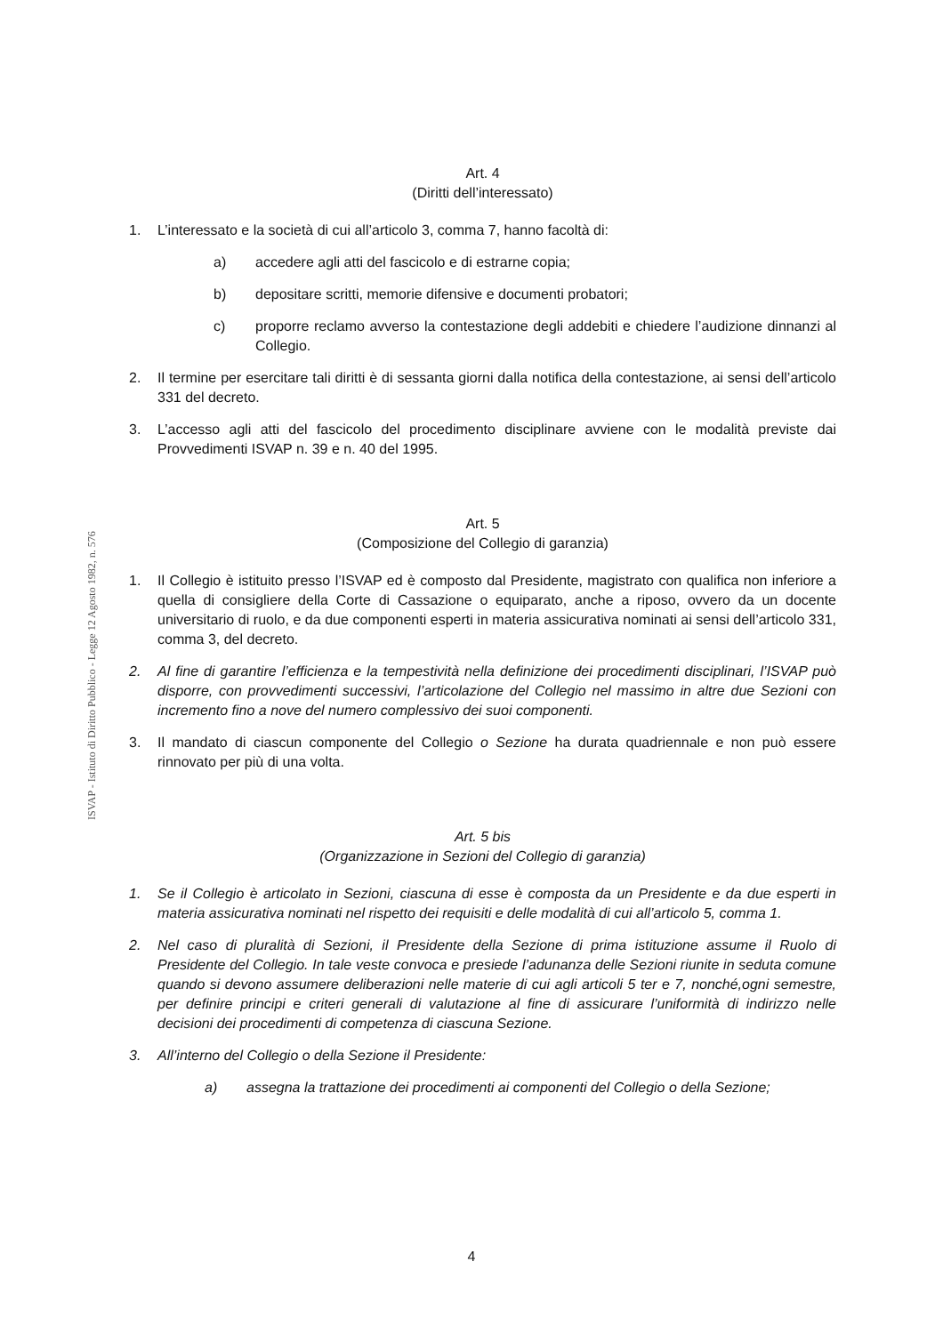ISVAP - Istituto di Diritto Pubblico - Legge 12 Agosto 1982, n. 576
Art. 4
(Diritti dell’interessato)
1. L’interessato e la società di cui all’articolo 3, comma 7, hanno facoltà di:
a) accedere agli atti del fascicolo e di estrarne copia;
b) depositare scritti, memorie difensive e documenti probatori;
c) proporre reclamo avverso la contestazione degli addebiti e chiedere l’audizione dinnanzi al Collegio.
2. Il termine per esercitare tali diritti è di sessanta giorni dalla notifica della contestazione, ai sensi dell’articolo 331 del decreto.
3. L’accesso agli atti del fascicolo del procedimento disciplinare avviene con le modalità previste dai Provvedimenti ISVAP n. 39 e n. 40 del 1995.
Art. 5
(Composizione del Collegio di garanzia)
1. Il Collegio è istituito presso l’ISVAP ed è composto dal Presidente, magistrato con qualifica non inferiore a quella di consigliere della Corte di Cassazione o equiparato, anche a riposo, ovvero da un docente universitario di ruolo, e da due componenti esperti in materia assicurativa nominati ai sensi dell’articolo 331, comma 3, del decreto.
2. Al fine di garantire l’efficienza e la tempestività nella definizione dei procedimenti disciplinari, l’ISVAP può disporre, con provvedimenti successivi, l’articolazione del Collegio nel massimo in altre due Sezioni con incremento fino a nove del numero complessivo dei suoi componenti.
3. Il mandato di ciascun componente del Collegio o Sezione ha durata quadriennale e non può essere rinnovato per più di una volta.
Art. 5 bis
(Organizzazione in Sezioni del Collegio di garanzia)
1. Se il Collegio è articolato in Sezioni, ciascuna di esse è composta da un Presidente e da due esperti in materia assicurativa nominati nel rispetto dei requisiti e delle modalità di cui all’articolo 5, comma 1.
2. Nel caso di pluralità di Sezioni, il Presidente della Sezione di prima istituzione assume il Ruolo di Presidente del Collegio. In tale veste convoca e presiede l’adunanza delle Sezioni riunite in seduta comune quando si devono assumere deliberazioni nelle materie di cui agli articoli 5 ter e 7, nonché,ogni semestre, per definire principi e criteri generali di valutazione al fine di assicurare l’uniformità di indirizzo nelle decisioni dei procedimenti di competenza di ciascuna Sezione.
3. All’interno del Collegio o della Sezione il Presidente:
a) assegna la trattazione dei procedimenti ai componenti del Collegio o della Sezione;
4